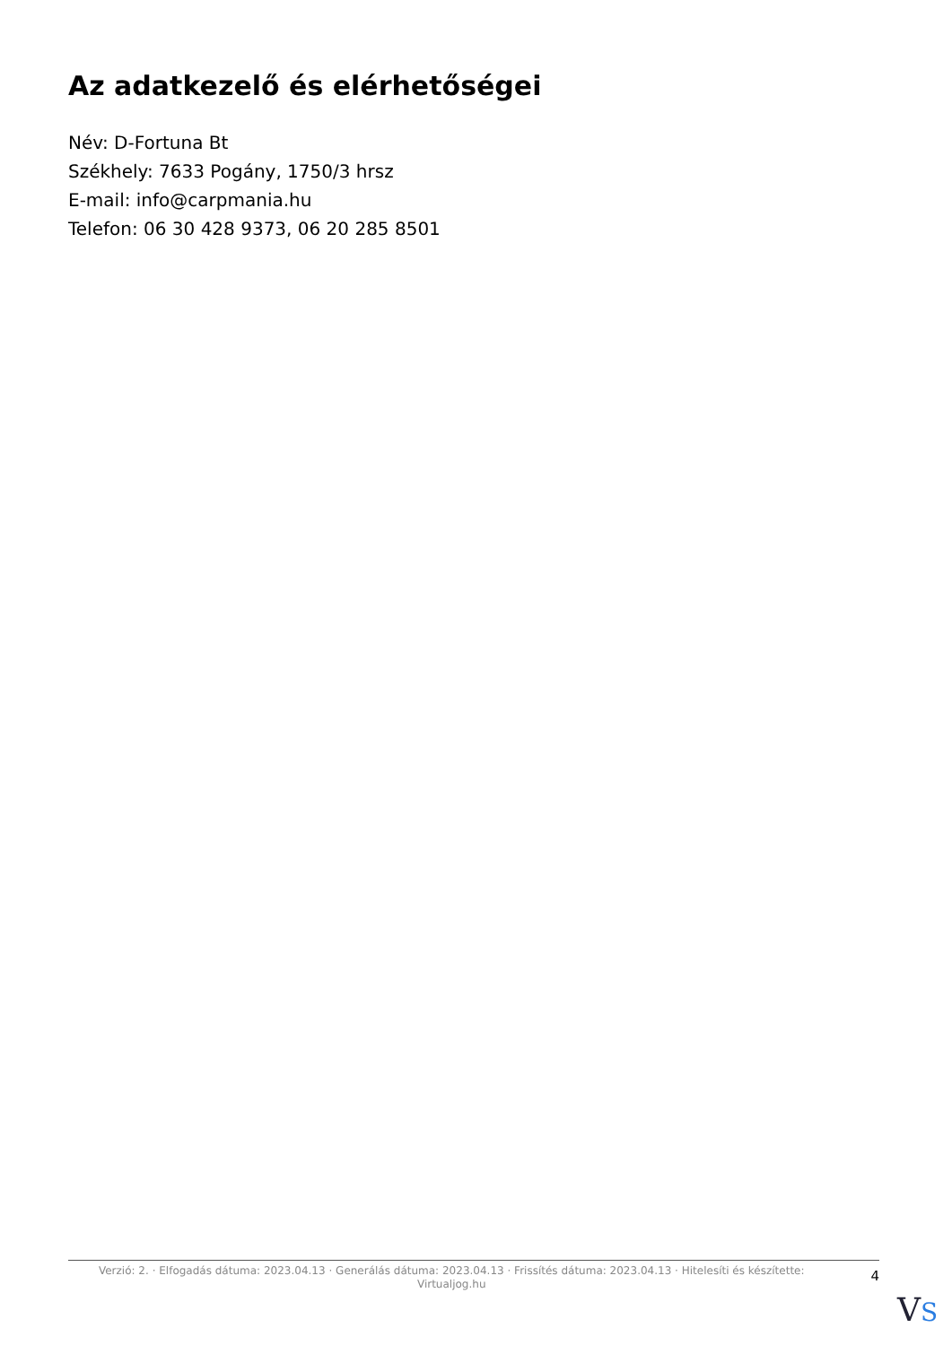Az adatkezelő és elérhetőségei
Név: D-Fortuna Bt
Székhely: 7633 Pogány, 1750/3 hrsz
E-mail: info@carpmania.hu
Telefon: 06 30 428 9373, 06 20 285 8501
Verzió: 2. · Elfogadás dátuma: 2023.04.13 · Generálás dátuma: 2023.04.13 · Frissítés dátuma: 2023.04.13 · Hitelesíti és készítette: Virtualjog.hu
4
VS